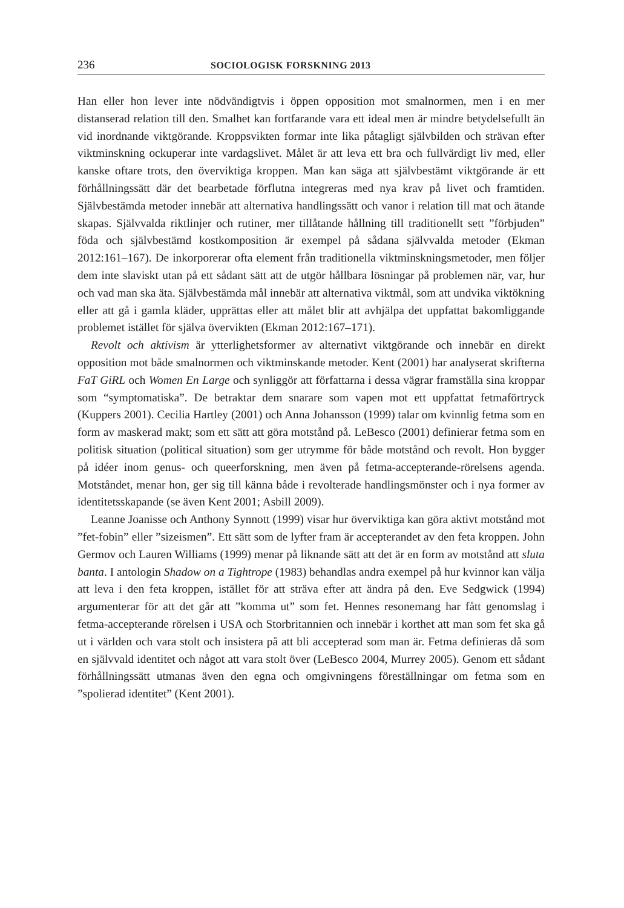236 SOCIOLOGISK FORSKNING 2013
Han eller hon lever inte nödvändigtvis i öppen opposition mot smalnormen, men i en mer distanserad relation till den. Smalhet kan fortfarande vara ett ideal men är mindre betydelsefullt än vid inordnande viktgörande. Kroppsvikten formar inte lika påtagligt självbilden och strävan efter viktminskning ockuperar inte vardagslivet. Målet är att leva ett bra och fullvärdigt liv med, eller kanske oftare trots, den överviktiga kroppen. Man kan säga att självbestämt viktgörande är ett förhållningssätt där det bearbetade förflutna integreras med nya krav på livet och framtiden. Självbestämda metoder innebär att alternativa handlingssätt och vanor i relation till mat och ätande skapas. Självvalda riktlinjer och rutiner, mer tillåtande hållning till traditionellt sett ”förbjuden” föda och självbestämd kostkomposition är exempel på sådana självvalda metoder (Ekman 2012:161–167). De inkorporerar ofta element från traditionella viktminskningsmetoder, men följer dem inte slaviskt utan på ett sådant sätt att de utgör hållbara lösningar på problemen när, var, hur och vad man ska äta. Självbestämda mål innebär att alternativa viktmål, som att undvika viktökning eller att gå i gamla kläder, upprättas eller att målet blir att avhjälpa det uppfattat bakomliggande problemet istället för själva övervikten (Ekman 2012:167–171).
Revolt och aktivism är ytterlighetsformer av alternativt viktgörande och innebär en direkt opposition mot både smalnormen och viktminskande metoder. Kent (2001) har analyserat skrifterna FaT GiRL och Women En Large och synliggör att författarna i dessa vägrar framställa sina kroppar som “symptomatiska”. De betraktar dem snarare som vapen mot ett uppfattat fetmaförtryck (Kuppers 2001). Cecilia Hartley (2001) och Anna Johansson (1999) talar om kvinnlig fetma som en form av maskerad makt; som ett sätt att göra motstånd på. LeBesco (2001) definierar fetma som en politisk situation (political situation) som ger utrymme för både motstånd och revolt. Hon bygger på idéer inom genus- och queerforskning, men även på fetma-accepterande-rörelsens agenda. Motståndet, menar hon, ger sig till känna både i revolterade handlingsmönster och i nya former av identitetsskapande (se även Kent 2001; Asbill 2009).
Leanne Joanisse och Anthony Synnott (1999) visar hur överviktiga kan göra aktivt motstånd mot ”fet-fobin” eller ”sizeismen”. Ett sätt som de lyfter fram är accepterandet av den feta kroppen. John Germov och Lauren Williams (1999) menar på liknande sätt att det är en form av motstånd att sluta banta. I antologin Shadow on a Tightrope (1983) behandlas andra exempel på hur kvinnor kan välja att leva i den feta kroppen, istället för att sträva efter att ändra på den. Eve Sedgwick (1994) argumenterar för att det går att ”komma ut” som fet. Hennes resonemang har fått genomslag i fetma-accepterande rörelsen i USA och Storbritannien och innebär i korthet att man som fet ska gå ut i världen och vara stolt och insistera på att bli accepterad som man är. Fetma definieras då som en självvald identitet och något att vara stolt över (LeBesco 2004, Murrey 2005). Genom ett sådant förhållningssätt utmanas även den egna och omgivningens föreställningar om fetma som en ”spolierad identitet” (Kent 2001).